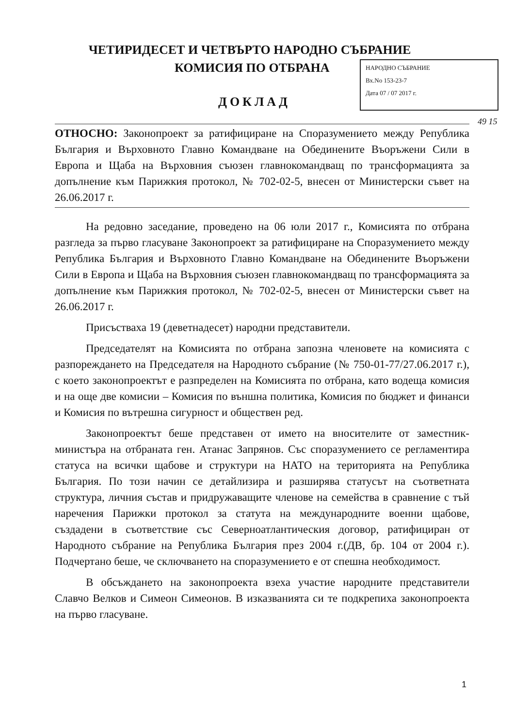ЧЕТИРИДЕСЕТ И ЧЕТВЪРТО НАРОДНО СЪБРАНИЕ
КОМИСИЯ ПО ОТБРАНА
НАРОДНО СЪБРАНИЕ
Вх.No 153-23-7
Дата 07 / 07 2017 г.
ДОКЛАД
49 15
ОТНОСНО: Законопроект за ратифициране на Споразумението между Република България и Върховното Главно Командване на Обединените Въоръжени Сили в Европа и Щаба на Върховния съюзен главнокомандващ по трансформацията за допълнение към Парижкия протокол, № 702-02-5, внесен от Министерски съвет на 26.06.2017 г.
На редовно заседание, проведено на 06 юли 2017 г., Комисията по отбрана разгледа за първо гласуване Законопроект за ратифициране на Споразумението между Република България и Върховното Главно Командване на Обединените Въоръжени Сили в Европа и Щаба на Върховния съюзен главнокомандващ по трансформацията за допълнение към Парижкия протокол, № 702-02-5, внесен от Министерски съвет на 26.06.2017 г.
Присъстваха 19 (деветнадесет) народни представители.
Председателят на Комисията по отбрана запозна членовете на комисията с разпореждането на Председателя на Народното събрание (№ 750-01-77/27.06.2017 г.), с което законопроектът е разпределен на Комисията по отбрана, като водеща комисия и на още две комисии – Комисия по външна политика, Комисия по бюджет и финанси и Комисия по вътрешна сигурност и обществен ред.
Законопроектът беше представен от името на вносителите от заместник-министъра на отбраната ген. Атанас Запрянов. Със споразумението се регламентира статуса на всички щабове и структури на НАТО на територията на Република България. По този начин се детайлизира и разширява статусът на съответната структура, личния състав и придружаващите членове на семейства в сравнение с тъй наречения Парижки протокол за статута на международните военни щабове, създадени в съответствие със Северноатлантическия договор, ратифициран от Народното събрание на Република България през 2004 г.(ДВ, бр. 104 от 2004 г.). Подчертано беше, че сключването на споразумението е от спешна необходимост.
В обсъждането на законопроекта взеха участие народните представители Славчо Велков и Симеон Симеонов. В изказванията си те подкрепиха законопроекта на първо гласуване.
1